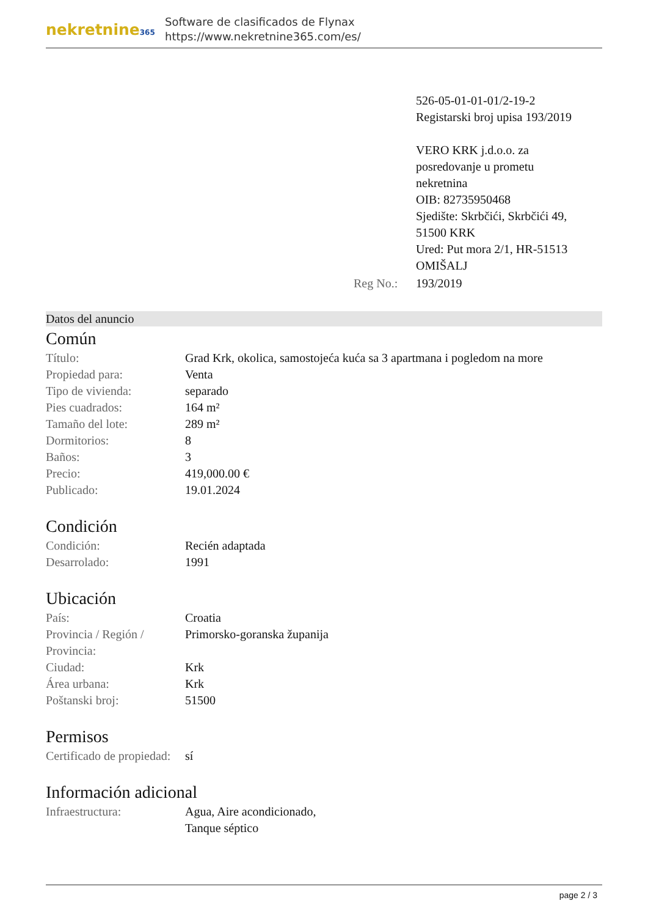nekretnine365
Software de clasificados de Flynax
https://www.nekretnine365.com/es/
| | | 526-05-01-01-01/2-19-2 Registarski broj upisa 193/2019 VERO KRK j.d.o.o. za posredovanje u prometu nekretnina OIB: 82735950468 Sjedište: Skrbčići, Skrbčići 49, 51500 KRK Ured: Put mora 2/1, HR-51513 OMIŠALJ |
| | Reg No.: | 193/2019 |
Datos del anuncio
Común
| Título: | Grad Krk, okolica, samostojeća kuća sa 3 apartmana i pogledom na more |
| Propiedad para: | Venta |
| Tipo de vivienda: | separado |
| Pies cuadrados: | 164 m² |
| Tamaño del lote: | 289 m² |
| Dormitorios: | 8 |
| Baños: | 3 |
| Precio: | 419,000.00 € |
| Publicado: | 19.01.2024 |
Condición
| Condición: | Recién adaptada |
| Desarrolado: | 1991 |
Ubicación
| País: | Croatia |
| Provincia / Región / Provincia: | Primorsko-goranska županija |
| Ciudad: | Krk |
| Área urbana: | Krk |
| Poštanski broj: | 51500 |
Permisos
| Certificado de propiedad: | sí |
Información adicional
| Infraestructura: | Agua, Aire acondicionado, Tanque séptico |
page 2 / 3